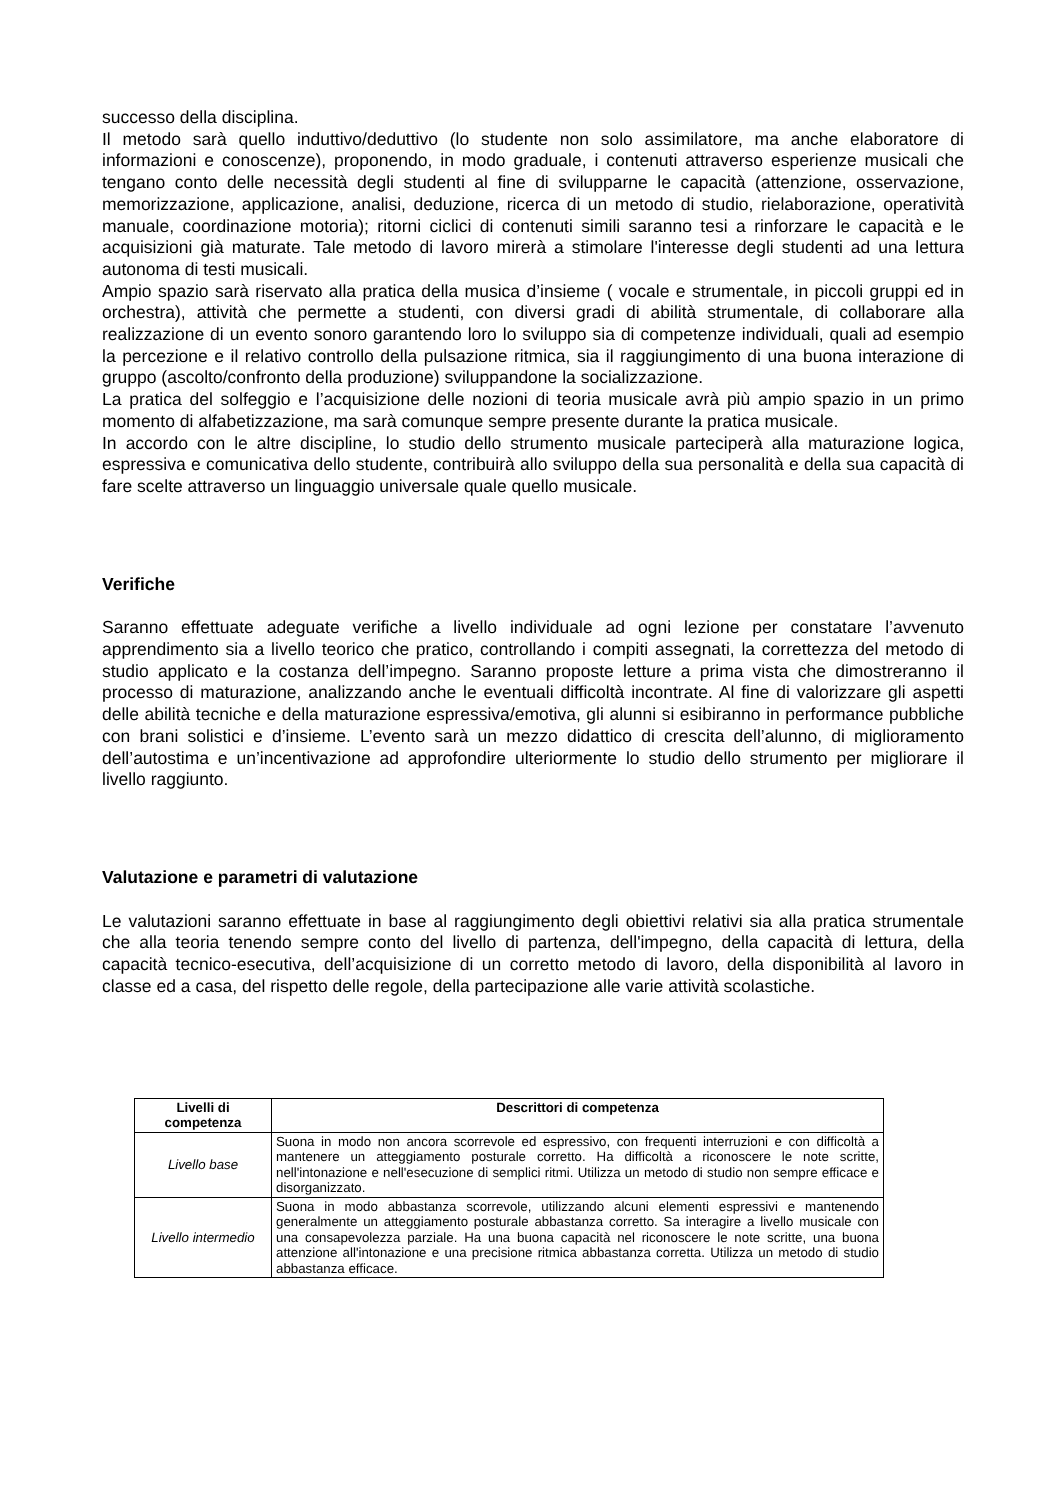successo della disciplina.
Il metodo sarà quello induttivo/deduttivo (lo studente non solo assimilatore, ma anche elaboratore di informazioni e conoscenze), proponendo, in modo graduale, i contenuti attraverso esperienze musicali che tengano conto delle necessità degli studenti al fine di svilupparne le capacità (attenzione, osservazione, memorizzazione, applicazione, analisi, deduzione, ricerca di un metodo di studio, rielaborazione, operatività manuale, coordinazione motoria); ritorni ciclici di contenuti simili saranno tesi a rinforzare le capacità e le acquisizioni già maturate. Tale metodo di lavoro mirerà a stimolare l'interesse degli studenti ad una lettura autonoma di testi musicali.
Ampio spazio sarà riservato alla pratica della musica d’insieme ( vocale e strumentale, in piccoli gruppi ed in orchestra), attività che permette a studenti, con diversi gradi di abilità strumentale, di collaborare alla realizzazione di un evento sonoro garantendo loro lo sviluppo sia di competenze individuali, quali ad esempio la percezione e il relativo controllo della pulsazione ritmica, sia il raggiungimento di una buona interazione di gruppo (ascolto/confronto della produzione) sviluppandone la socializzazione.
La pratica del solfeggio e l’acquisizione delle nozioni di teoria musicale avrà più ampio spazio in un primo momento di alfabetizzazione, ma sarà comunque sempre presente durante la pratica musicale.
In accordo con le altre discipline, lo studio dello strumento musicale parteciperà alla maturazione logica, espressiva e comunicativa dello studente, contribuirà allo sviluppo della sua personalità e della sua capacità di fare scelte attraverso un linguaggio universale quale quello musicale.
Verifiche
Saranno effettuate adeguate verifiche a livello individuale ad ogni lezione per constatare l’avvenuto apprendimento sia a livello teorico che pratico, controllando i compiti assegnati, la correttezza del metodo di studio applicato e la costanza dell’impegno. Saranno proposte letture a prima vista che dimostreranno il processo di maturazione, analizzando anche le eventuali difficoltà incontrate. Al fine di valorizzare gli aspetti delle abilità tecniche e della maturazione espressiva/emotiva, gli alunni si esibiranno in performance pubbliche con brani solistici e d’insieme. L’evento sarà un mezzo didattico di crescita dell’alunno, di miglioramento dell’autostima e un’incentivazione ad approfondire ulteriormente lo studio dello strumento per migliorare il livello raggiunto.
Valutazione e parametri di valutazione
Le valutazioni saranno effettuate in base al raggiungimento degli obiettivi relativi sia alla pratica strumentale che alla teoria tenendo sempre conto del livello di partenza, dell'impegno, della capacità di lettura, della capacità tecnico-esecutiva, dell’acquisizione di un corretto metodo di lavoro, della disponibilità al lavoro in classe ed a casa, del rispetto delle regole, della partecipazione alle varie attività scolastiche.
| Livelli di competenza | Descrittori di competenza |
| --- | --- |
| Livello base | Suona in modo non ancora scorrevole ed espressivo, con frequenti interruzioni e con difficoltà a mantenere un atteggiamento posturale corretto. Ha difficoltà a riconoscere le note scritte, nell'intonazione e nell'esecuzione di semplici ritmi. Utilizza un metodo di studio non sempre efficace e disorganizzato. |
| Livello intermedio | Suona in modo abbastanza scorrevole, utilizzando alcuni elementi espressivi e mantenendo generalmente un atteggiamento posturale abbastanza corretto. Sa interagire a livello musicale con una consapevolezza parziale. Ha una buona capacità nel riconoscere le note scritte, una buona attenzione all'intonazione e una precisione ritmica abbastanza corretta. Utilizza un metodo di studio abbastanza efficace. |